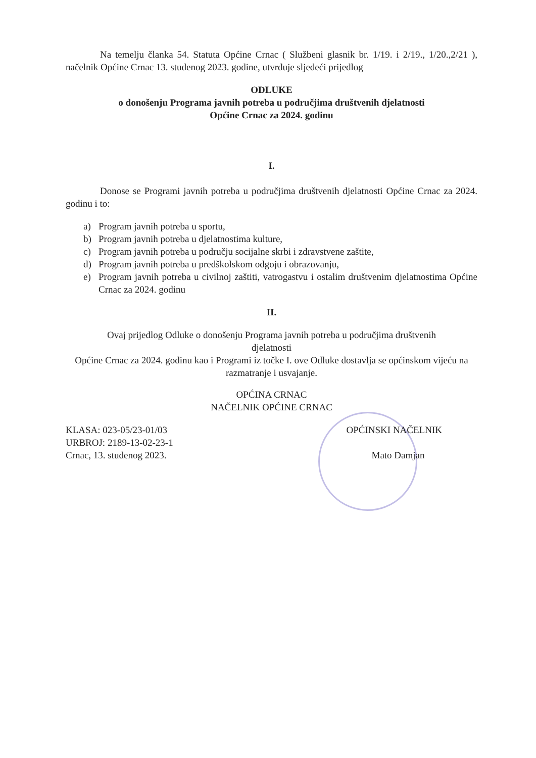Na temelju članka 54. Statuta Općine Crnac ( Službeni glasnik br. 1/19. i 2/19., 1/20.,2/21 ), načelnik Općine Crnac 13. studenog 2023. godine, utvrđuje sljedeći prijedlog
ODLUKE
o donošenju Programa javnih potreba u područjima društvenih djelatnosti
Općine Crnac za 2024. godinu
I.
Donose se Programi javnih potreba u područjima društvenih djelatnosti Općine Crnac za 2024. godinu i to:
a) Program javnih potreba u sportu,
b) Program javnih potreba u djelatnostima kulture,
c) Program javnih potreba u području socijalne skrbi i zdravstvene zaštite,
d) Program javnih potreba u predškolskom odgoju i obrazovanju,
e) Program javnih potreba u civilnoj zaštiti, vatrogastvu i ostalim društvenim djelatnostima Općine Crnac za 2024. godinu
II.
Ovaj prijedlog Odluke o donošenju Programa javnih potreba u područjima društvenih
djelatnosti
Općine Crnac za 2024. godinu kao i Programi iz točke I. ove Odluke dostavlja se općinskom vijeću na razmatranje i usvajanje.
OPĆINA CRNAC
NAČELNIK OPĆINE CRNAC
KLASA: 023-05/23-01/03
URBROJ: 2189-13-02-23-1
Crnac, 13. studenog 2023.
OPĆINSKI NAČELNIK
Mato Damjan